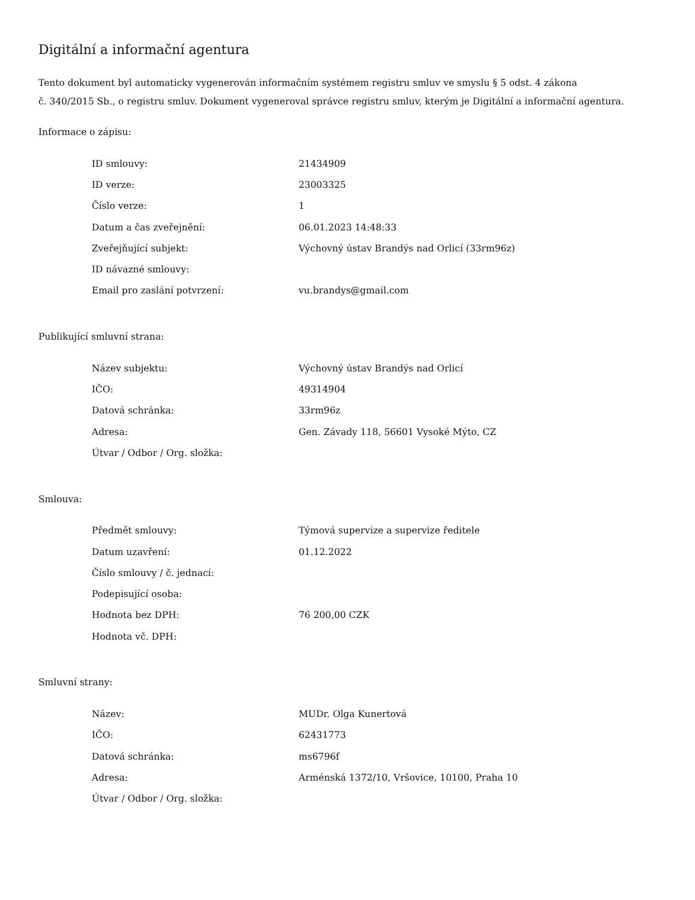Digitální a informační agentura
Tento dokument byl automaticky vygenerován informačním systémem registru smluv ve smyslu § 5 odst. 4 zákona
č. 340/2015 Sb., o registru smluv. Dokument vygeneroval správce registru smluv, kterým je Digitální a informační agentura.
Informace o zápisu:
| ID smlouvy: | 21434909 |
| ID verze: | 23003325 |
| Číslo verze: | 1 |
| Datum a čas zveřejnění: | 06.01.2023 14:48:33 |
| Zveřejňující subjekt: | Výchovný ústav Brandýs nad Orlicí (33rm96z) |
| ID návazné smlouvy: | |
| Email pro zaslání potvrzení: | vu.brandys@gmail.com |
Publikující smluvní strana:
| Název subjektu: | Výchovný ústav Brandýs nad Orlicí |
| IČO: | 49314904 |
| Datová schránka: | 33rm96z |
| Adresa: | Gen. Závady 118, 56601 Vysoké Mýto, CZ |
| Útvar / Odbor / Org. složka: | |
Smlouva:
| Předmět smlouvy: | Týmová supervize a supervize ředitele |
| Datum uzavření: | 01.12.2022 |
| Číslo smlouvy / č. jednací: | |
| Podepisující osoba: | |
| Hodnota bez DPH: | 76 200,00 CZK |
| Hodnota vč. DPH: | |
Smluvní strany:
| Název: | MUDr. Olga Kunertová |
| IČO: | 62431773 |
| Datová schránka: | ms6796f |
| Adresa: | Arménská 1372/10, Vršovice, 10100, Praha 10 |
| Útvar / Odbor / Org. složka: | |